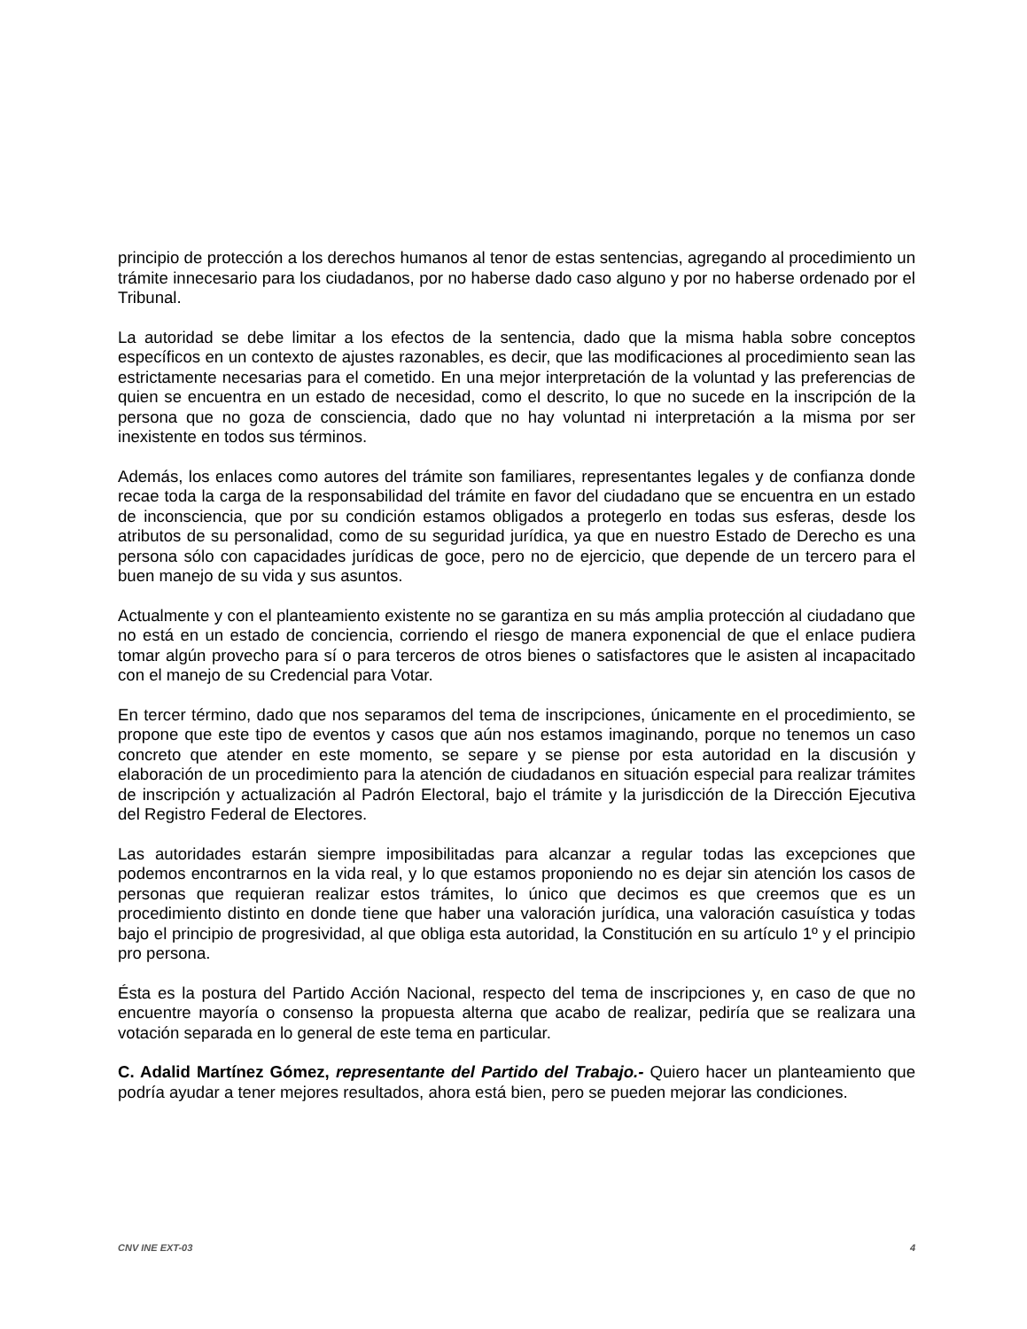principio de protección a los derechos humanos al tenor de estas sentencias, agregando al procedimiento un trámite innecesario para los ciudadanos, por no haberse dado caso alguno y por no haberse ordenado por el Tribunal.
La autoridad se debe limitar a los efectos de la sentencia, dado que la misma habla sobre conceptos específicos en un contexto de ajustes razonables, es decir, que las modificaciones al procedimiento sean las estrictamente necesarias para el cometido. En una mejor interpretación de la voluntad y las preferencias de quien se encuentra en un estado de necesidad, como el descrito, lo que no sucede en la inscripción de la persona que no goza de consciencia, dado que no hay voluntad ni interpretación a la misma por ser inexistente en todos sus términos.
Además, los enlaces como autores del trámite son familiares, representantes legales y de confianza donde recae toda la carga de la responsabilidad del trámite en favor del ciudadano que se encuentra en un estado de inconsciencia, que por su condición estamos obligados a protegerlo en todas sus esferas, desde los atributos de su personalidad, como de su seguridad jurídica, ya que en nuestro Estado de Derecho es una persona sólo con capacidades jurídicas de goce, pero no de ejercicio, que depende de un tercero para el buen manejo de su vida y sus asuntos.
Actualmente y con el planteamiento existente no se garantiza en su más amplia protección al ciudadano que no está en un estado de conciencia, corriendo el riesgo de manera exponencial de que el enlace pudiera tomar algún provecho para sí o para terceros de otros bienes o satisfactores que le asisten al incapacitado con el manejo de su Credencial para Votar.
En tercer término, dado que nos separamos del tema de inscripciones, únicamente en el procedimiento, se propone que este tipo de eventos y casos que aún nos estamos imaginando, porque no tenemos un caso concreto que atender en este momento, se separe y se piense por esta autoridad en la discusión y elaboración de un procedimiento para la atención de ciudadanos en situación especial para realizar trámites de inscripción y actualización al Padrón Electoral, bajo el trámite y la jurisdicción de la Dirección Ejecutiva del Registro Federal de Electores.
Las autoridades estarán siempre imposibilitadas para alcanzar a regular todas las excepciones que podemos encontrarnos en la vida real, y lo que estamos proponiendo no es dejar sin atención los casos de personas que requieran realizar estos trámites, lo único que decimos es que creemos que es un procedimiento distinto en donde tiene que haber una valoración jurídica, una valoración casuística y todas bajo el principio de progresividad, al que obliga esta autoridad, la Constitución en su artículo 1º y el principio pro persona.
Ésta es la postura del Partido Acción Nacional, respecto del tema de inscripciones y, en caso de que no encuentre mayoría o consenso la propuesta alterna que acabo de realizar, pediría que se realizara una votación separada en lo general de este tema en particular.
C. Adalid Martínez Gómez, representante del Partido del Trabajo.- Quiero hacer un planteamiento que podría ayudar a tener mejores resultados, ahora está bien, pero se pueden mejorar las condiciones.
CNV INE EXT-03 4